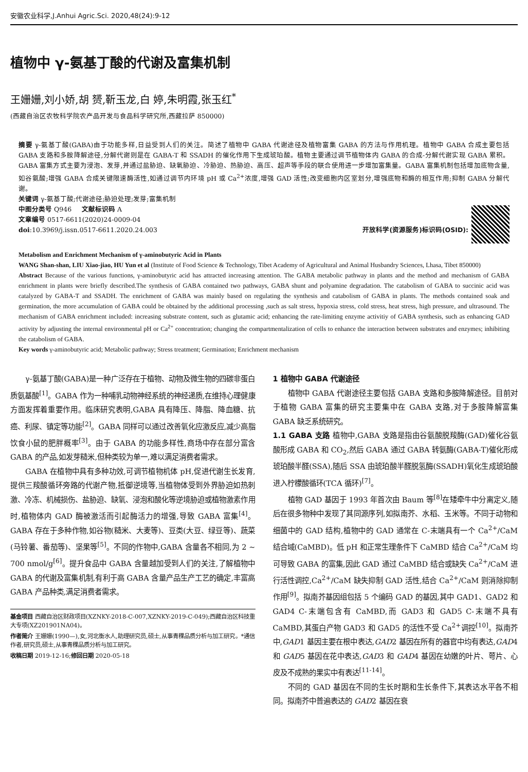安徽农业科学,J.Anhui Agric.Sci. 2020,48(24):9-12
植物中 γ-氨基丁酸的代谢及富集机制
王姗姗,刘小娇,胡 赟,靳玉龙,白 婷,朱明霞,张玉红<sup>*</sup>
(西藏自治区农牧科学院农产品开发与食品科学研究所,西藏拉萨 850000)
摘要 γ-氨基丁酸(GABA)由于功能多样,日益受到人们的关注。简述了植物中 GABA 代谢途径及植物富集 GABA 的方法与作用机理。植物中 GABA 合成主要包括 GABA 支路和多胺降解途径,分解代谢则是在 GABA-T 和 SSADH 的催化作用下生成琥珀酸。植物主要通过调节植物体内 GABA 的合成-分解代谢实现 GABA 累积。GABA 富集方式主要为浸泡、发芽,并通过盐胁迫、缺氧胁迫、冷胁迫、热胁迫、高压、超声等手段的联合使用进一步增加富集量。GABA 富集机制包括增加底物含量,如谷氨酸;增强 GABA 合成关键限速酶活性,如通过调节内环境 pH 或 Ca<sup>2+</sup>浓度,增强 GAD 活性;改变细胞内区室划分,增强底物和酶的相互作用;抑制 GABA 分解代谢。
关键词 γ-氨基丁酸;代谢途径;胁迫处理;发芽;富集机制
中图分类号 Q946 文献标识码 A
文章编号 0517-6611(2020)24-0009-04
doi:10.3969/j.issn.0517-6611.2020.24.003 开放科学(资源服务)标识码(OSID):
Metabolism and Enrichment Mechanism of γ-aminobutyric Acid in Plants
WANG Shan-shan, LIU Xiao-jiao, HU Yun et al (Institute of Food Science & Technology, Tibet Academy of Agricultural and Animal Husbandry Sciences, Lhasa, Tibet 850000)
Abstract Because of the various functions, γ-aminobutyric acid has attracted increasing attention. The GABA metabolic pathway in plants and the method and mechanism of GABA enrichment in plants were briefly described.The synthesis of GABA contained two pathways, GABA shunt and polyamine degradation. The catabolism of GABA to succinic acid was catalyzed by GABA-T and SSADH. The enrichment of GABA was mainly based on regulating the synthesis and catabolism of GABA in plants. The methods contained soak and germination, the more accumulation of GABA could be obtained by the additional processing ,such as salt stress, hypoxia stress, cold stress, heat stress, high pressure, and ultrasound. The mechanism of GABA enrichment included: increasing substrate content, such as glutamic acid; enhancing the rate-limiting enzyme activitiy of GABA synthesis, such as enhancing GAD activity by adjusting the internal environmental pH or Ca<sup>2+</sup> concentration; changing the compartmentalization of cells to enhance the interaction between substrates and enzymes; inhibiting the catabolism of GABA.
Key words γ-aminobutyric acid; Metabolic pathway; Stress treatment; Germination; Enrichment mechanism
γ-氨基丁酸(GABA)是一种广泛存在于植物、动物及微生物的四碳非蛋白质氨基酸<sup>[1]</sup>。GABA 作为一种哺乳动物神经系统的神经递质,在维持心理健康方面发挥着重要作用。临床研究表明,GABA 具有降压、降脂、降血糖、抗癌、利尿、镇定等功能<sup>[2]</sup>。GABA 同样可以通过改善氧化应激反应,减少高脂饮食小鼠的肥胖概率<sup>[3]</sup>。由于 GABA 的功能多样性,商场中存在部分富含 GABA 的产品,如发芽糙米,但种类较为单一,难以满足消费者需求。
GABA 在植物中具有多种功效,可调节植物机体 pH,促进代谢生长发育,提供三羧酸循环旁路的代谢产物,抵御逆境等,当植物体受到外界胁迫如热刺激、冷冻、机械损伤、盐胁迫、缺氧、浸泡和酸化等逆境胁迫或植物激素作用时,植物体内 GAD 酶被激活而引起酶活力的增强,导致 GABA 富集<sup>[4]</sup>。GABA 存在于多种作物,如谷物(糙米、大麦等)、豆类(大豆、绿豆等)、蔬菜(马铃薯、番茄等)、坚果等<sup>[5]</sup>。不同的作物中,GABA 含量各不相同,为 2 ~ 700 nmol/g<sup>[6]</sup>。提升食品中 GABA 含量越加受到人们的关注,了解植物中 GABA 的代谢及富集机制,有利于高 GABA 含量产品生产工艺的确定,丰富高 GABA 产品种类,满足消费者需求。
基金项目 西藏自治区财政项目(XZNKY-2018-C-007,XZNKY-2019-C-049);西藏自治区科技重大专项(XZ201901NA04)。
作者简介 王姗姗(1990—),女,河北衡水人,助理研究员,硕士,从事青稞品质分析与加工研究。*通信作者,研究员,硕士,从事青稞品质分析与加工研究。
收稿日期 2019-12-16;修回日期 2020-05-18
1 植物中 GABA 代谢途径
植物中 GABA 代谢途径主要包括 GABA 支路和多胺降解途径。目前对于植物 GABA 富集的研究主要集中在 GABA 支路,对于多胺降解富集 GABA 缺乏系统研究。
1.1 GABA 支路 植物中,GABA 支路是指由谷氨酸脱羧酶(GAD)催化谷氨酸形成 GABA 和 CO<sub>2</sub>,然后 GABA 通过 GABA 转氨酶(GABA-T)催化形成琥珀酸半醛(SSA),随后 SSA 由琥珀酸半醛脱氢酶(SSADH)氧化生成琥珀酸进入柠檬酸循环(TCA 循环)<sup>[7]</sup>。
植物 GAD 基因于 1993 年首次由 Baum 等<sup>[8]</sup>在矮牵牛中分离定义,随后在很多物种中发现了其同源序列,如拟南芥、水稻、玉米等。不同于动物和细菌中的 GAD 结构,植物中的 GAD 通常在 C-末端具有一个 Ca<sup>2+</sup>/CaM 结合域(CaMBD)。低 pH 和正常生理条件下 CaMBD 结合 Ca<sup>2+</sup>/CaM 均可导致 GABA 的富集,因此 GAD 通过 CaMBD 结合或缺失 Ca<sup>2+</sup>/CaM 进行活性调控,Ca<sup>2+</sup>/CaM 缺失抑制 GAD 活性,结合 Ca<sup>2+</sup>/CaM 则消除抑制作用<sup>[9]</sup>。拟南芥基因组包括 5 个编码 GAD 的基因,其中 GAD1、GAD2 和 GAD4 C-末端包含有 CaMBD,而 GAD3 和 GAD5 C-末端不具有 CaMBD,其蛋白产物 GAD3 和 GAD5 的活性不受 Ca<sup>2+</sup>调控<sup>[10]</sup>。拟南芥中,GAD1 基因主要在根中表达,GAD2 基因在所有的器官中均有表达,GAD4 和 GAD5 基因在花中表达,GAD3 和 GAD4 基因在幼嫩的叶片、萼片、心皮及不成熟的果实中有表达<sup>[11-14]</sup>。
不同的 GAD 基因在不同的生长时期和生长条件下,其表达水平各不相同。拟南芥中普遍表达的 GAD2 基因在衰